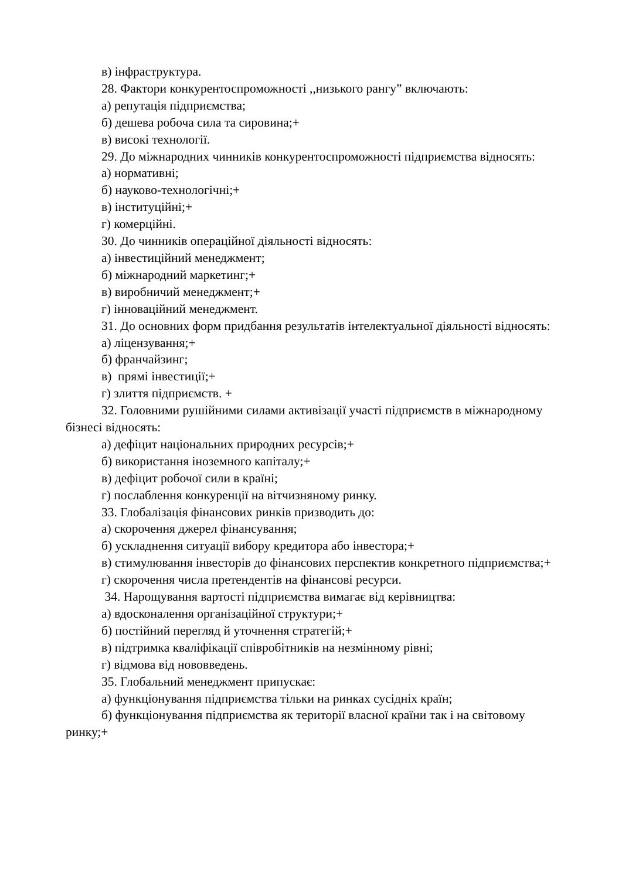в) інфраструктура.
28. Фактори конкурентоспроможності ,,низького рангу” включають:
а) репутація підприємства;
б) дешева робоча сила та сировина;+
в) високі технології.
29. До міжнародних чинників конкурентоспроможності підприємства відносять:
а) нормативні;
б) науково-технологічні;+
в) інституційні;+
г) комерційні.
30. До чинників операційної діяльності відносять:
а) інвестиційний менеджмент;
б) міжнародний маркетинг;+
в) виробничий менеджмент;+
г) інноваційний менеджмент.
31. До основних форм придбання результатів інтелектуальної діяльності відносять:
а) ліцензування;+
б) франчайзинг;
в) прямі інвестиції;+
г) злиття підприємств. +
32. Головними рушійними силами активізації участі підприємств в міжнародному бізнесі відносять:
а) дефіцит національних природних ресурсів;+
б) використання іноземного капіталу;+
в) дефіцит робочої сили в країні;
г) послаблення конкуренції на вітчизняному ринку.
33. Глобалізація фінансових ринків призводить до:
а) скорочення джерел фінансування;
б) ускладнення ситуації вибору кредитора або інвестора;+
в) стимулювання інвесторів до фінансових перспектив конкретного підприємства;+
г) скорочення числа претендентів на фінансові ресурси.
34. Нарощування вартості підприємства вимагає від керівництва:
а) вдосконалення організаційної структури;+
б) постійний перегляд й уточнення стратегій;+
в) підтримка кваліфікації співробітників на незмінному рівні;
г) відмова від нововведень.
35. Глобальний менеджмент припускає:
а) функціонування підприємства тільки на ринках сусідніх країн;
б) функціонування підприємства як території власної країни так і на світовому ринку;+